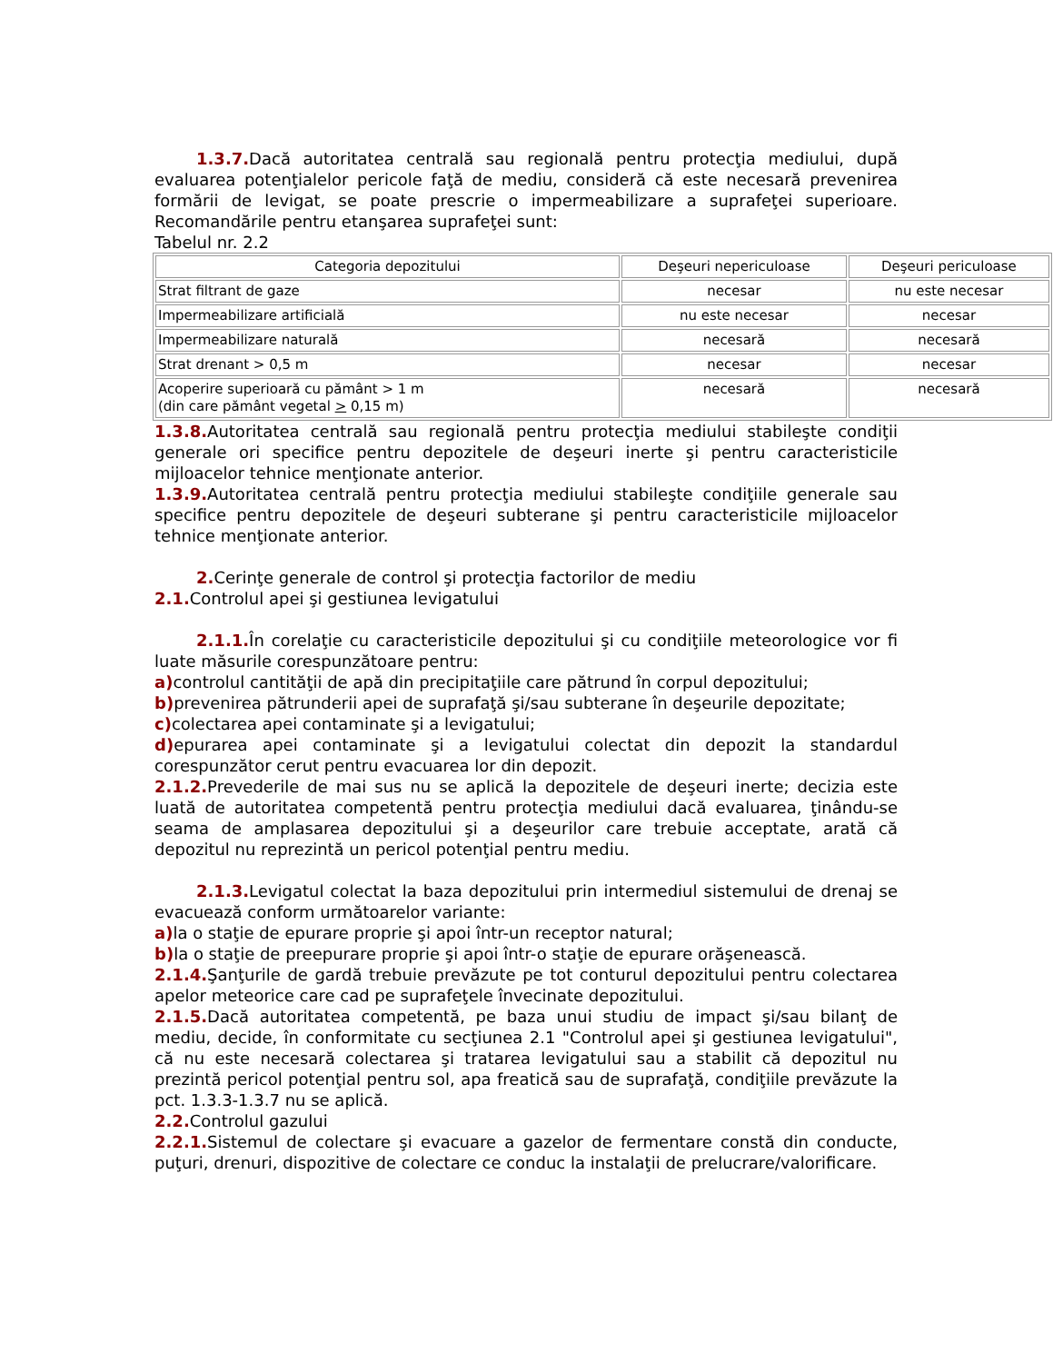1.3.7. Dacă autoritatea centrală sau regională pentru protecţia mediului, după evaluarea potenţialelor pericole faţă de mediu, consideră că este necesară prevenirea formării de levigat, se poate prescrie o impermeabilizare a suprafeţei superioare. Recomandările pentru etanşarea suprafeţei sunt:
Tabelul nr. 2.2
| Categoria depozitului | Deşeuri nepericuloase | Deşeuri periculoase |
| Strat filtrant de gaze | necesar | nu este necesar |
| Impermeabilizare artificială | nu este necesar | necesar |
| Impermeabilizare naturală | necesară | necesară |
| Strat drenant > 0,5 m | necesar | necesar |
| Acoperire superioară cu pământ > 1 m (din care pământ vegetal > 0,15 m) | necesară | necesară |
1.3.8. Autoritatea centrală sau regională pentru protecţia mediului stabileşte condiţii generale ori specifice pentru depozitele de deşeuri inerte şi pentru caracteristicile mijloacelor tehnice menţionate anterior.
1.3.9. Autoritatea centrală pentru protecţia mediului stabileşte condiţiile generale sau specifice pentru depozitele de deşeuri subterane şi pentru caracteristicile mijloacelor tehnice menţionate anterior.
2. Cerinţe generale de control şi protecţia factorilor de mediu
2.1. Controlul apei şi gestiunea levigatului
2.1.1. În corelaţie cu caracteristicile depozitului şi cu condiţiile meteorologice vor fi luate măsurile corespunzătoare pentru:
a) controlul cantităţii de apă din precipitaţiile care pătrund în corpul depozitului;
b) prevenirea pătrunderii apei de suprafaţă şi/sau subterane în deşeurile depozitate;
c) colectarea apei contaminate şi a levigatului;
d) epurarea apei contaminate şi a levigatului colectat din depozit la standardul corespunzător cerut pentru evacuarea lor din depozit.
2.1.2. Prevederile de mai sus nu se aplică la depozitele de deşeuri inerte; decizia este luată de autoritatea competentă pentru protecţia mediului dacă evaluarea, ţinându-se seama de amplasarea depozitului şi a deşeurilor care trebuie acceptate, arată că depozitul nu reprezintă un pericol potenţial pentru mediu.
2.1.3. Levigatul colectat la baza depozitului prin intermediul sistemului de drenaj se evacuează conform următoarelor variante:
a) la o staţie de epurare proprie şi apoi într-un receptor natural;
b) la o staţie de preepurare proprie şi apoi într-o staţie de epurare orăşenească.
2.1.4. Şanţurile de gardă trebuie prevăzute pe tot conturul depozitului pentru colectarea apelor meteorice care cad pe suprafeţele învecinate depozitului.
2.1.5. Dacă autoritatea competentă, pe baza unui studiu de impact şi/sau bilanţ de mediu, decide, în conformitate cu secţiunea 2.1 "Controlul apei şi gestiunea levigatului", că nu este necesară colectarea şi tratarea levigatului sau a stabilit că depozitul nu prezintă pericol potenţial pentru sol, apa freatică sau de suprafaţă, condiţiile prevăzute la pct. 1.3.3-1.3.7 nu se aplică.
2.2. Controlul gazului
2.2.1. Sistemul de colectare şi evacuare a gazelor de fermentare constă din conducte, puţuri, drenuri, dispozitive de colectare ce conduc la instalaţii de prelucrare/valorificare.